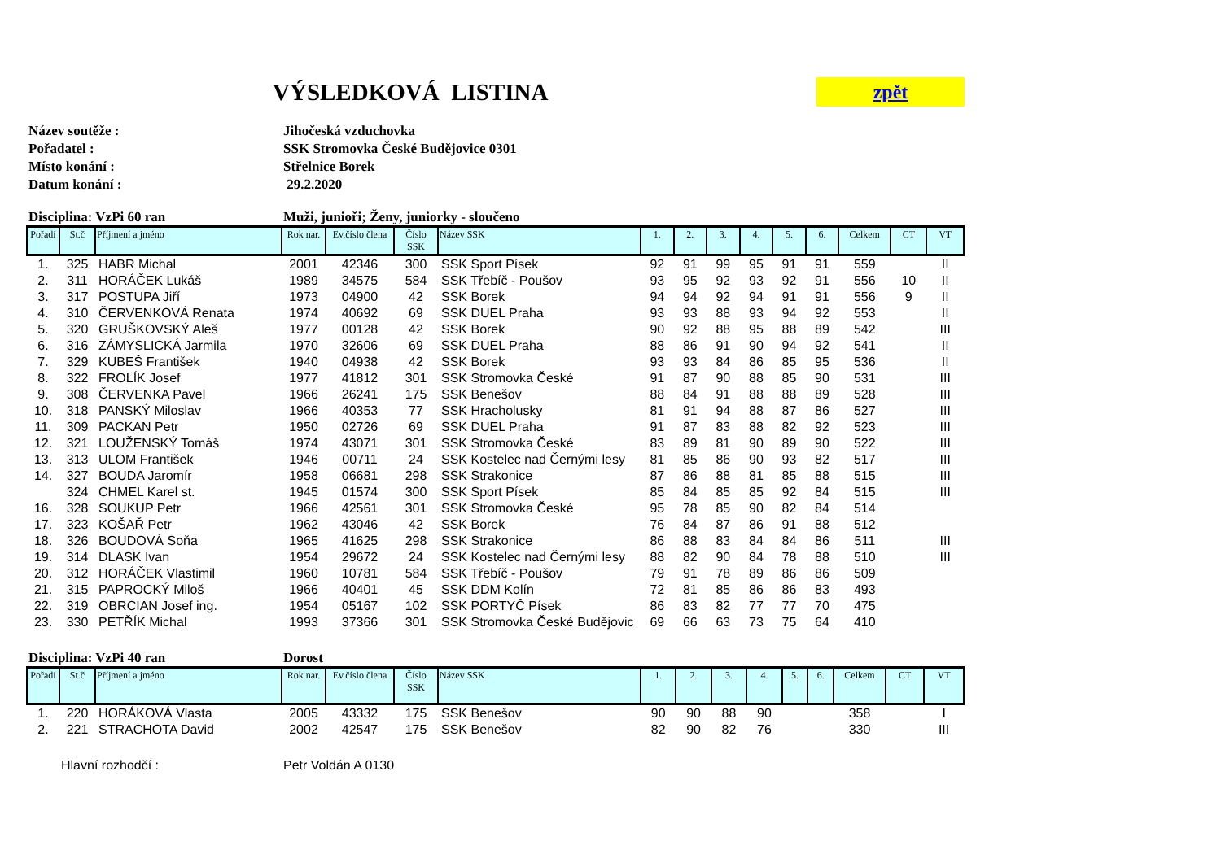VÝSLEDKOVÁ LISTINA
zpět
Název soutěže : Jihočeská vzduchovka
Pořadatel : SSK Stromovka České Budějovice 0301
Místo konání : Střelnice Borek
Datum konání : 29.2.2020
Disciplina: VzPi 60 ran Muži, junioři; Ženy, juniorky - sloučeno
| Pořadí | St.č | Příjmení a jméno | Rok nar. | Ev.číslo člena | Číslo SSK | Název SSK | 1. | 2. | 3. | 4. | 5. | 6. | Celkem | CT | VT |
| --- | --- | --- | --- | --- | --- | --- | --- | --- | --- | --- | --- | --- | --- | --- | --- |
| 1. | 325 | HABR Michal | 2001 | 42346 | 300 | SSK Sport Písek | 92 | 91 | 99 | 95 | 91 | 91 | 559 | | II |
| 2. | 311 | HORÁČEK Lukáš | 1989 | 34575 | 584 | SSK Třebíč - Poušov | 93 | 95 | 92 | 93 | 92 | 91 | 556 | 10 | II |
| 3. | 317 | POSTUPA Jiří | 1973 | 04900 | 42 | SSK Borek | 94 | 94 | 92 | 94 | 91 | 91 | 556 | 9 | II |
| 4. | 310 | ČERVENKOVÁ Renata | 1974 | 40692 | 69 | SSK DUEL Praha | 93 | 93 | 88 | 93 | 94 | 92 | 553 | | II |
| 5. | 320 | GRUŠKOVSKÝ Aleš | 1977 | 00128 | 42 | SSK Borek | 90 | 92 | 88 | 95 | 88 | 89 | 542 | | III |
| 6. | 316 | ZÁMYSLICKÁ Jarmila | 1970 | 32606 | 69 | SSK DUEL Praha | 88 | 86 | 91 | 90 | 94 | 92 | 541 | | II |
| 7. | 329 | KUBEŠ František | 1940 | 04938 | 42 | SSK Borek | 93 | 93 | 84 | 86 | 85 | 95 | 536 | | II |
| 8. | 322 | FROLÍK Josef | 1977 | 41812 | 301 | SSK Stromovka České | 91 | 87 | 90 | 88 | 85 | 90 | 531 | | III |
| 9. | 308 | ČERVENKA Pavel | 1966 | 26241 | 175 | SSK Benešov | 88 | 84 | 91 | 88 | 88 | 89 | 528 | | III |
| 10. | 318 | PANSKÝ Miloslav | 1966 | 40353 | 77 | SSK Hracholusky | 81 | 91 | 94 | 88 | 87 | 86 | 527 | | III |
| 11. | 309 | PACKAN Petr | 1950 | 02726 | 69 | SSK DUEL Praha | 91 | 87 | 83 | 88 | 82 | 92 | 523 | | III |
| 12. | 321 | LOUŽENSKÝ Tomáš | 1974 | 43071 | 301 | SSK Stromovka České | 83 | 89 | 81 | 90 | 89 | 90 | 522 | | III |
| 13. | 313 | ULOM František | 1946 | 00711 | 24 | SSK Kostelec nad Černými lesy | 81 | 85 | 86 | 90 | 93 | 82 | 517 | | III |
| 14. | 327 | BOUDA Jaromír | 1958 | 06681 | 298 | SSK Strakonice | 87 | 86 | 88 | 81 | 85 | 88 | 515 | | III |
| | 324 | CHMEL Karel st. | 1945 | 01574 | 300 | SSK Sport Písek | 85 | 84 | 85 | 85 | 92 | 84 | 515 | | III |
| 16. | 328 | SOUKUP Petr | 1966 | 42561 | 301 | SSK Stromovka České | 95 | 78 | 85 | 90 | 82 | 84 | 514 | | |
| 17. | 323 | KOŠAŘ Petr | 1962 | 43046 | 42 | SSK Borek | 76 | 84 | 87 | 86 | 91 | 88 | 512 | | |
| 18. | 326 | BOUDOVÁ Soňa | 1965 | 41625 | 298 | SSK Strakonice | 86 | 88 | 83 | 84 | 84 | 86 | 511 | | III |
| 19. | 314 | DLASK Ivan | 1954 | 29672 | 24 | SSK Kostelec nad Černými lesy | 88 | 82 | 90 | 84 | 78 | 88 | 510 | | III |
| 20. | 312 | HORÁČEK Vlastimil | 1960 | 10781 | 584 | SSK Třebíč - Poušov | 79 | 91 | 78 | 89 | 86 | 86 | 509 | | |
| 21. | 315 | PAPROCKÝ Miloš | 1966 | 40401 | 45 | SSK DDM Kolín | 72 | 81 | 85 | 86 | 86 | 83 | 493 | | |
| 22. | 319 | OBRCIAN Josef ing. | 1954 | 05167 | 102 | SSK PORTYČ Písek | 86 | 83 | 82 | 77 | 77 | 70 | 475 | | |
| 23. | 330 | PETŘÍK Michal | 1993 | 37366 | 301 | SSK Stromovka České Budějovic | 69 | 66 | 63 | 73 | 75 | 64 | 410 | | |
Disciplina: VzPi 40 ran Dorost
| Pořadí | St.č | Příjmení a jméno | Rok nar. | Ev.číslo člena | Číslo SSK | Název SSK | 1. | 2. | 3. | 4. | 5. | 6. | Celkem | CT | VT |
| --- | --- | --- | --- | --- | --- | --- | --- | --- | --- | --- | --- | --- | --- | --- | --- |
| 1. | 220 | HORÁKOVÁ Vlasta | 2005 | 43332 | 175 | SSK Benešov | 90 | 90 | 88 | 90 | | | 358 | | I |
| 2. | 221 | STRACHOTA David | 2002 | 42547 | 175 | SSK Benešov | 82 | 90 | 82 | 76 | | | 330 | | III |
Hlavní rozhodčí : Petr Voldán A 0130